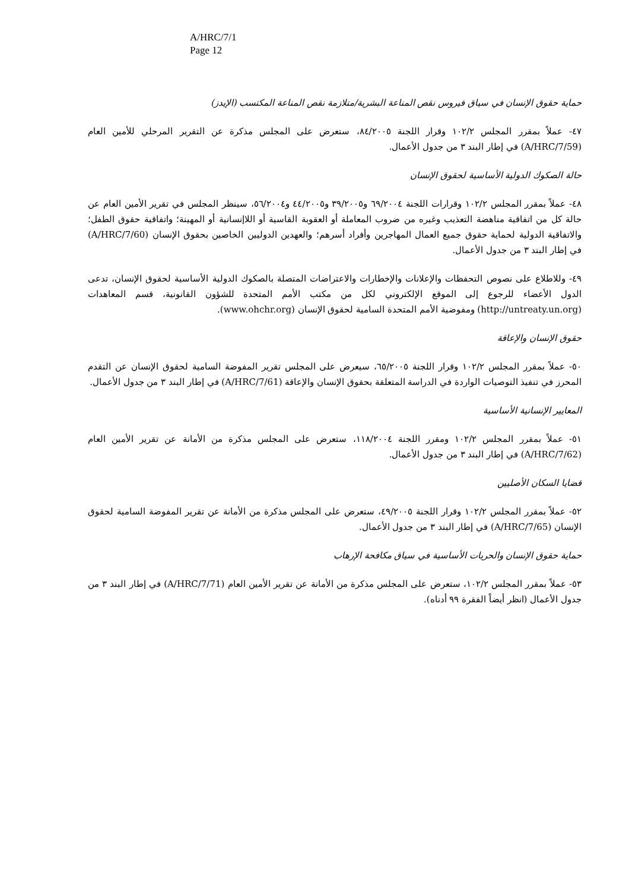A/HRC/7/1
Page 12
حماية حقوق الإنسان في سياق فيروس نقص المناعة البشرية/متلازمة نقص المناعة المكتسب (الإيدز)
٤٧- عملاً بمقرر المجلس ١٠٢/٢ وقرار اللجنة ٨٤/٢٠٠٥، ستعرض على المجلس مذكرة عن التقرير المرحلي للأمين العام (A/HRC/7/59) في إطار البند ٣ من جدول الأعمال.
حالة الصكوك الدولية الأساسية لحقوق الإنسان
٤٨- عملاً بمقرر المجلس ١٠٢/٢ وقرارات اللجنة ٦٩/٢٠٠٤ و٣٩/٢٠٠٥ و٤٤/٢٠٠٥ و٥٦/٢٠٠٤، سينظر المجلس في تقرير الأمين العام عن حالة كل من اتفاقية مناهضة التعذيب وغيره من ضروب المعاملة أو العقوبة القاسية أو اللاإنسانية أو المهينة؛ واتفاقية حقوق الطفل؛ والاتفاقية الدولية لحماية حقوق جميع العمال المهاجرين وأفراد أسرهم؛ والعهدين الدوليين الخاصين بحقوق الإنسان (A/HRC/7/60) في إطار البند ٣ من جدول الأعمال.
٤٩- وللاطلاع على نصوص التحفظات والإعلانات والإخطارات والاعتراضات المتصلة بالصكوك الدولية الأساسية لحقوق الإنسان، تدعى الدول الأعضاء للرجوع إلى الموقع الإلكتروني لكل من مكتب الأمم المتحدة للشؤون القانونية، قسم المعاهدات (http://untreaty.un.org) ومفوضية الأمم المتحدة السامية لحقوق الإنسان (www.ohchr.org).
حقوق الإنسان والإعاقة
٥٠- عملاً بمقرر المجلس ١٠٢/٢ وقرار اللجنة ٦٥/٢٠٠٥، سيعرض على المجلس تقرير المفوضة السامية لحقوق الإنسان عن التقدم المحرز في تنفيذ التوصيات الواردة في الدراسة المتعلقة بحقوق الإنسان والإعاقة (A/HRC/7/61) في إطار البند ٣ من جدول الأعمال.
المعايير الإنسانية الأساسية
٥١- عملاً بمقرر المجلس ١٠٢/٢ ومقرر اللجنة ١١٨/٢٠٠٤، ستعرض على المجلس مذكرة من الأمانة عن تقرير الأمين العام (A/HRC/7/62) في إطار البند ٣ من جدول الأعمال.
قضايا السكان الأصليين
٥٢- عملاً بمقرر المجلس ١٠٢/٢ وقرار اللجنة ٤٩/٢٠٠٥، ستعرض على المجلس مذكرة من الأمانة عن تقرير المفوضة السامية لحقوق الإنسان (A/HRC/7/65) في إطار البند ٣ من جدول الأعمال.
حماية حقوق الإنسان والحريات الأساسية في سياق مكافحة الإرهاب
٥٣- عملاً بمقرر المجلس ١٠٢/٢، ستعرض على المجلس مذكرة من الأمانة عن تقرير الأمين العام (A/HRC/7/71) في إطار البند ٣ من جدول الأعمال (انظر أيضاً الفقرة ٩٩ أدناه).